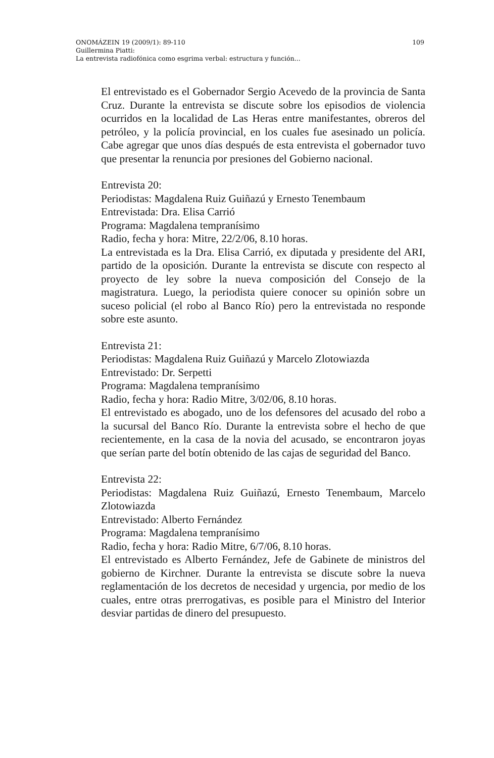109 ONOMÁZEIN 19 (2009/1): 89-110
Guillermina Piatti:
La entrevista radiofónica como esgrima verbal: estructura y función...
El entrevistado es el Gobernador Sergio Acevedo de la provincia de Santa Cruz. Durante la entrevista se discute sobre los episodios de violencia ocurridos en la localidad de Las Heras entre manifestantes, obreros del petróleo, y la policía provincial, en los cuales fue asesinado un policía. Cabe agregar que unos días después de esta entrevista el gobernador tuvo que presentar la renuncia por presiones del Gobierno nacional.
Entrevista 20:
Periodistas: Magdalena Ruiz Guiñazú y Ernesto Tenembaum
Entrevistada: Dra. Elisa Carrió
Programa: Magdalena tempranísimo
Radio, fecha y hora: Mitre, 22/2/06, 8.10 horas.
La entrevistada es la Dra. Elisa Carrió, ex diputada y presidente del ARI, partido de la oposición. Durante la entrevista se discute con respecto al proyecto de ley sobre la nueva composición del Consejo de la magistratura. Luego, la periodista quiere conocer su opinión sobre un suceso policial (el robo al Banco Río) pero la entrevistada no responde sobre este asunto.
Entrevista 21:
Periodistas: Magdalena Ruiz Guiñazú y Marcelo Zlotowiazda
Entrevistado: Dr. Serpetti
Programa: Magdalena tempranísimo
Radio, fecha y hora: Radio Mitre, 3/02/06, 8.10 horas.
El entrevistado es abogado, uno de los defensores del acusado del robo a la sucursal del Banco Río. Durante la entrevista sobre el hecho de que recientemente, en la casa de la novia del acusado, se encontraron joyas que serían parte del botín obtenido de las cajas de seguridad del Banco.
Entrevista 22:
Periodistas: Magdalena Ruiz Guiñazú, Ernesto Tenembaum, Marcelo Zlotowiazda
Entrevistado: Alberto Fernández
Programa: Magdalena tempranísimo
Radio, fecha y hora: Radio Mitre, 6/7/06, 8.10 horas.
El entrevistado es Alberto Fernández, Jefe de Gabinete de ministros del gobierno de Kirchner. Durante la entrevista se discute sobre la nueva reglamentación de los decretos de necesidad y urgencia, por medio de los cuales, entre otras prerrogativas, es posible para el Ministro del Interior desviar partidas de dinero del presupuesto.